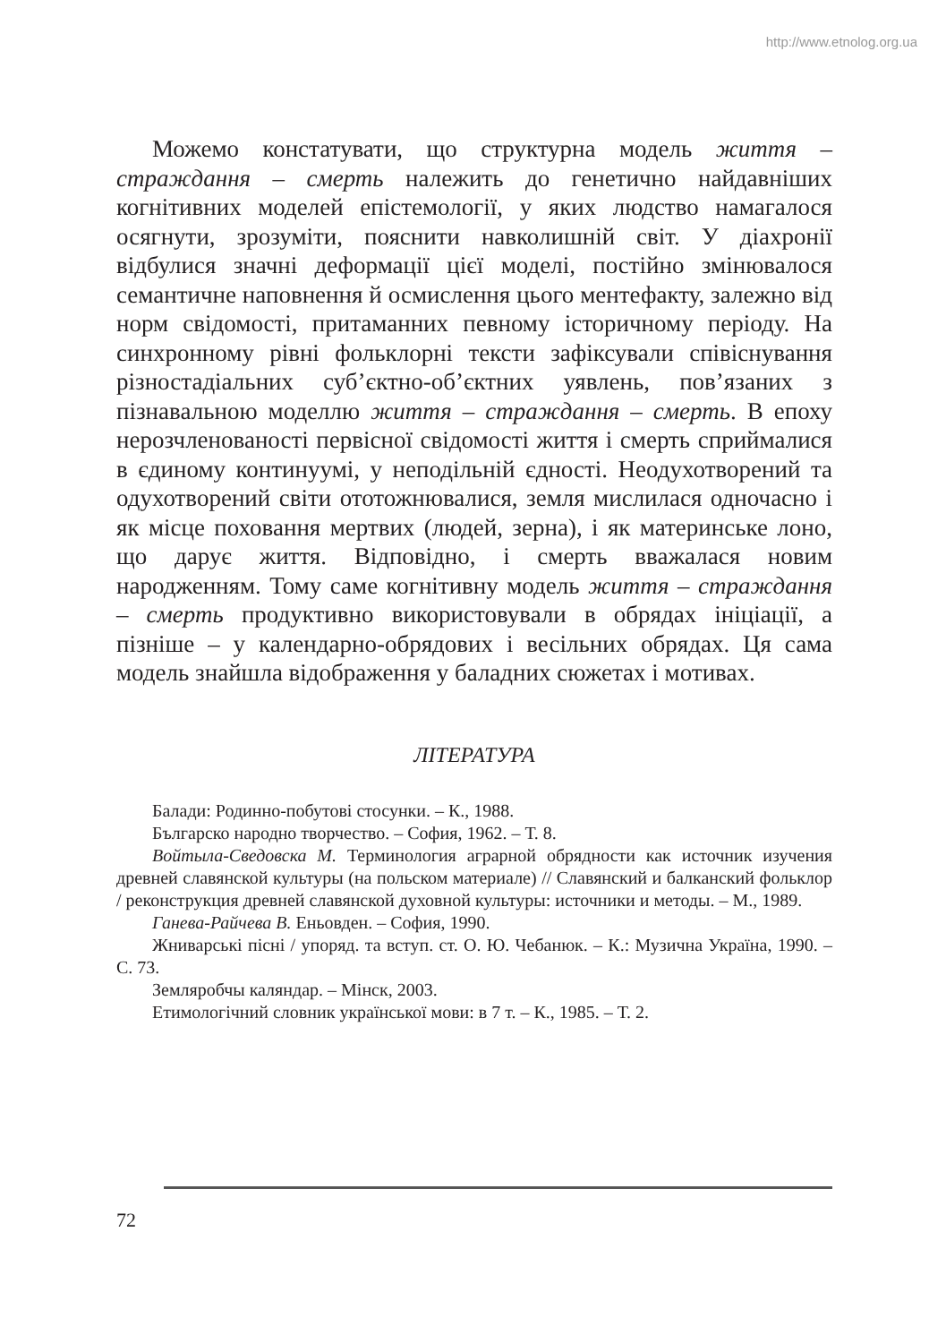http://www.etnolog.org.ua
Можемо констатувати, що структурна модель життя – страждання – смерть належить до генетично найдавніших когнітивних моделей епістемології, у яких людство намагалося осягнути, зрозуміти, пояснити навколишній світ. У діахронії відбулися значні деформації цієї моделі, постійно змінювалося семантичне наповнення й осмислення цього ментефакту, залежно від норм свідомості, притаманних певному історичному періоду. На синхронному рівні фольклорні тексти зафіксували співіснування різностадіальних суб’єктно-об’єктних уявлень, пов’язаних з пізнавальною моделлю життя – страждання – смерть. В епоху нерозчленованості первісної свідомості життя і смерть сприймалися в єдиному континуумі, у неподільній єдності. Неодухотворений та одухотворений світи ототожнювалися, земля мислилася одночасно і як місце поховання мертвих (людей, зерна), і як материнське лоно, що дарує життя. Відповідно, і смерть вважалася новим народженням. Тому саме когнітивну модель життя – страждання – смерть продуктивно використовували в обрядах ініціації, а пізніше – у календарно-обрядових і весільних обрядах. Ця сама модель знайшла відображення у баладних сюжетах і мотивах.
ЛІТЕРАТУРА
Балади: Родинно-побутові стосунки. – К., 1988.
Българско народно творчество. – София, 1962. – Т. 8.
Войтыла-Сведовска М. Терминология аграрной обрядности как источник изучения древней славянской культуры (на польском материале) // Славянский и балканский фольклор / реконструкция древней славянской духовной культуры: источники и методы. – М., 1989.
Ганева-Райчева В. Еньовден. – София, 1990.
Жниварські пісні / упоряд. та вступ. ст. О. Ю. Чебанюк. – К.: Музична Україна, 1990. – С. 73.
Земляробчы каляндар. – Мінск, 2003.
Етимологічний словник української мови: в 7 т. – К., 1985. – Т. 2.
72